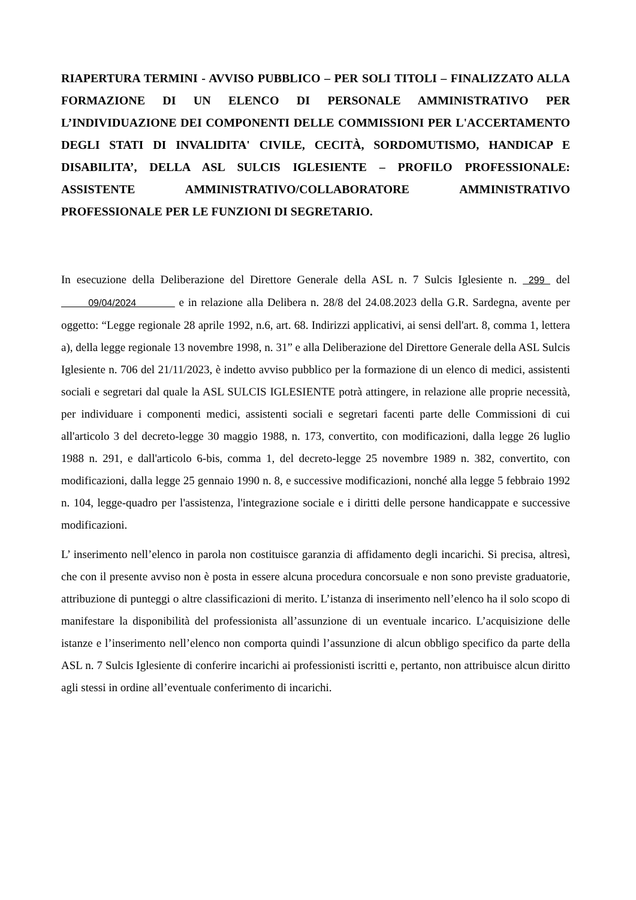RIAPERTURA TERMINI - AVVISO PUBBLICO – PER SOLI TITOLI – FINALIZZATO ALLA FORMAZIONE DI UN ELENCO DI PERSONALE AMMINISTRATIVO PER L’INDIVIDUAZIONE DEI COMPONENTI DELLE COMMISSIONI PER L'ACCERTAMENTO DEGLI STATI DI INVALIDITA' CIVILE, CECITÀ, SORDOMUTISMO, HANDICAP E DISABILITA’, DELLA ASL SULCIS IGLESIENTE – PROFILO PROFESSIONALE: ASSISTENTE AMMINISTRATIVO/COLLABORATORE AMMINISTRATIVO PROFESSIONALE PER LE FUNZIONI DI SEGRETARIO.
In esecuzione della Deliberazione del Direttore Generale della ASL n. 7 Sulcis Iglesiente n. 299 del 09/04/2024 e in relazione alla Delibera n. 28/8 del 24.08.2023 della G.R. Sardegna, avente per oggetto: “Legge regionale 28 aprile 1992, n.6, art. 68. Indirizzi applicativi, ai sensi dell'art. 8, comma 1, lettera a), della legge regionale 13 novembre 1998, n. 31” e alla Deliberazione del Direttore Generale della ASL Sulcis Iglesiente n. 706 del 21/11/2023, è indetto avviso pubblico per la formazione di un elenco di medici, assistenti sociali e segretari dal quale la ASL SULCIS IGLESIENTE potrà attingere, in relazione alle proprie necessità, per individuare i componenti medici, assistenti sociali e segretari facenti parte delle Commissioni di cui all'articolo 3 del decreto-legge 30 maggio 1988, n. 173, convertito, con modificazioni, dalla legge 26 luglio 1988 n. 291, e dall'articolo 6-bis, comma 1, del decreto-legge 25 novembre 1989 n. 382, convertito, con modificazioni, dalla legge 25 gennaio 1990 n. 8, e successive modificazioni, nonché alla legge 5 febbraio 1992 n. 104, legge-quadro per l'assistenza, l'integrazione sociale e i diritti delle persone handicappate e successive modificazioni.
L’ inserimento nell’elenco in parola non costituisce garanzia di affidamento degli incarichi. Si precisa, altresì, che con il presente avviso non è posta in essere alcuna procedura concorsuale e non sono previste graduatorie, attribuzione di punteggi o altre classificazioni di merito. L’istanza di inserimento nell’elenco ha il solo scopo di manifestare la disponibilità del professionista all’assunzione di un eventuale incarico. L’acquisizione delle istanze e l’inserimento nell’elenco non comporta quindi l’assunzione di alcun obbligo specifico da parte della ASL n. 7 Sulcis Iglesiente di conferire incarichi ai professionisti iscritti e, pertanto, non attribuisce alcun diritto agli stessi in ordine all’eventuale conferimento di incarichi.